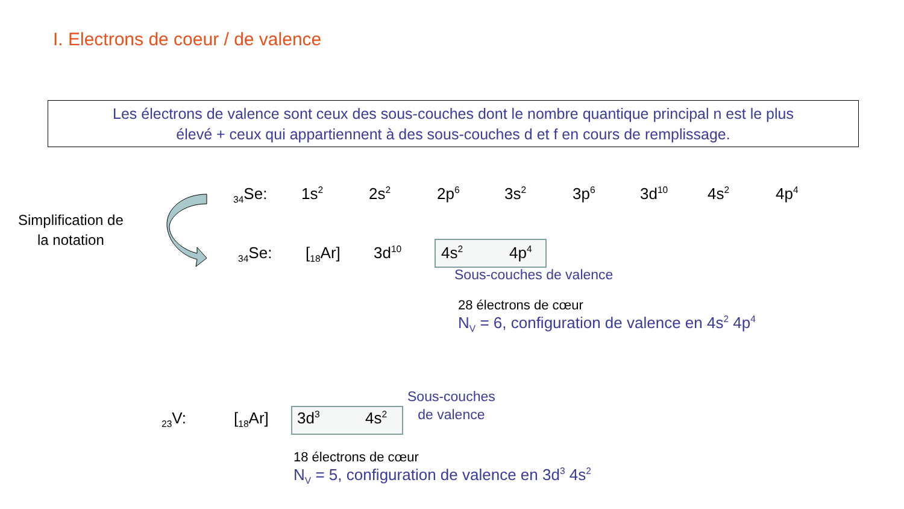I. Electrons de coeur / de valence
Les électrons de valence sont ceux des sous-couches dont le nombre quantique principal n est le plus
élevé + ceux qui appartiennent à des sous-couches d et f en cours de remplissage.
Simplification de
la notation
<sub>34</sub>Se: 1s<sup>2</sup> 2s<sup>2</sup> 2p<sup>6</sup> 3s<sup>2</sup> 3p<sup>6</sup> 3d<sup>10</sup> 4s<sup>2</sup> 4p<sup>4</sup>
<sub>34</sub>Se: [<sub>18</sub>Ar] 3d<sup>10</sup> 4s<sup>2</sup> 4p<sup>4</sup>
Sous-couches de valence
28 électrons de cœur
N<sub>V</sub> = 6, configuration de valence en 4s<sup>2</sup> 4p<sup>4</sup>
<sub>23</sub>V: [<sub>18</sub>Ar] 3d<sup>3</sup> 4s<sup>2</sup>
Sous-couches
de valence
18 électrons de cœur
N<sub>V</sub> = 5, configuration de valence en 3d<sup>3</sup> 4s<sup>2</sup>